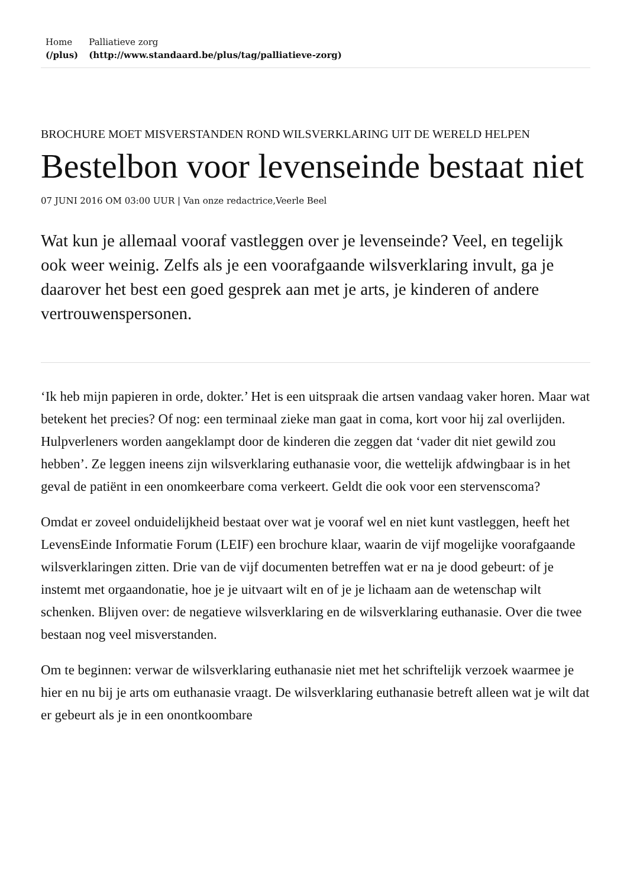Home
(/plus)
Palliatieve zorg
(http://www.standaard.be/plus/tag/palliatieve-zorg)
BROCHURE MOET MISVERSTANDEN ROND WILSVERKLARING UIT DE WERELD HELPEN
Bestelbon voor levenseinde bestaat niet
07 JUNI 2016 OM 03:00 UUR | Van onze redactrice,Veerle Beel
Wat kun je allemaal vooraf vastleggen over je levenseinde? Veel, en tegelijk ook weer weinig. Zelfs als je een voorafgaande wilsverklaring invult, ga je daarover het best een goed gesprek aan met je arts, je kinderen of andere vertrouwenspersonen.
‘Ik heb mijn papieren in orde, dokter.’ Het is een uitspraak die artsen vandaag vaker horen. Maar wat betekent het precies? Of nog: een terminaal zieke man gaat in coma, kort voor hij zal overlijden. Hulpverleners worden aangeklampt door de kinderen die zeggen dat ‘vader dit niet gewild zou hebben’. Ze leggen ineens zijn wilsverklaring euthanasie voor, die wettelijk afdwingbaar is in het geval de patiënt in een onomkeerbare coma verkeert. Geldt die ook voor een stervenscoma?
Omdat er zoveel onduidelijkheid bestaat over wat je vooraf wel en niet kunt vastleggen, heeft het LevensEinde Informatie Forum (LEIF) een brochure klaar, waarin de vijf mogelijke voorafgaande wilsverklaringen zitten. Drie van de vijf documenten betreffen wat er na je dood gebeurt: of je instemt met orgaandonatie, hoe je je uitvaart wilt en of je je lichaam aan de wetenschap wilt schenken. Blijven over: de negatieve wilsverklaring en de wilsverklaring euthanasie. Over die twee bestaan nog veel misverstanden.
Om te beginnen: verwar de wilsverklaring euthanasie niet met het schriftelijk verzoek waarmee je hier en nu bij je arts om euthanasie vraagt. De wilsverklaring euthanasie betreft alleen wat je wilt dat er gebeurt als je in een onontkoombare